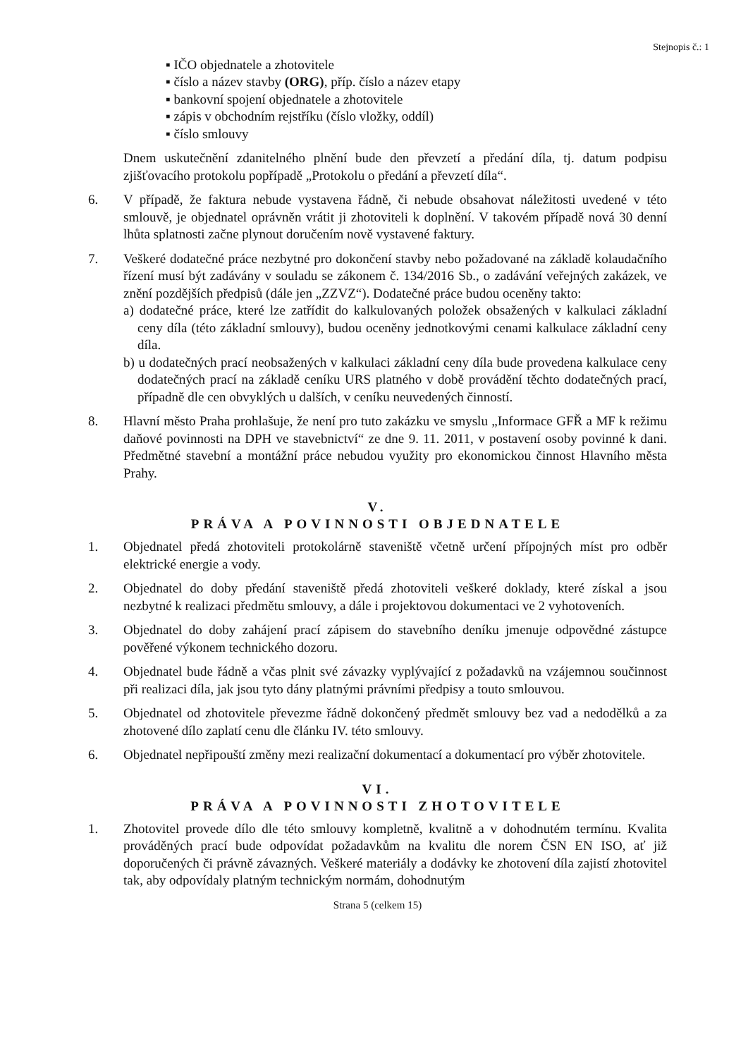Stejnopis č.: 1
▪ IČO objednatele a zhotovitele
▪ číslo a název stavby (ORG), příp. číslo a název etapy
▪ bankovní spojení objednatele a zhotovitele
▪ zápis v obchodním rejstříku (číslo vložky, oddíl)
▪ číslo smlouvy
Dnem uskutečnění zdanitelného plnění bude den převzetí a předání díla, tj. datum podpisu zjišťovacího protokolu popřípadě „Protokolu o předání a převzetí díla“.
6. V případě, že faktura nebude vystavena řádně, či nebude obsahovat náležitosti uvedené v této smlouvě, je objednatel oprávněn vrátit ji zhotoviteli k doplnění. V takovém případě nová 30 denní lhůta splatnosti začne plynout doručením nově vystavené faktury.
7. Veškeré dodatečné práce nezbytné pro dokončení stavby nebo požadované na základě kolaudačního řízení musí být zadávány v souladu se zákonem č. 134/2016 Sb., o zadávání veřejných zakázek, ve znění pozdějších předpisů (dále jen „ZZVZ“). Dodatečné práce budou oceněny takto:
a) dodatečné práce, které lze zatřídit do kalkulovaných položek obsažených v kalkulaci základní ceny díla (této základní smlouvy), budou oceněny jednotkovými cenami kalkulace základní ceny díla.
b) u dodatečných prací neobsažených v kalkulaci základní ceny díla bude provedena kalkulace ceny dodatečných prací na základě ceníku URS platného v době provádění těchto dodatečných prací, případně dle cen obvyklých u dalších, v ceníku neuvedených činností.
8. Hlavní město Praha prohlašuje, že není pro tuto zakázku ve smyslu „Informace GFŘ a MF k režimu daňové povinnosti na DPH ve stavebnictví“ ze dne 9. 11. 2011, v postavení osoby povinné k dani. Předmětné stavební a montážní práce nebudou využity pro ekonomickou činnost Hlavního města Prahy.
V.
PRÁVA A POVINNOSTI OBJEDNATELE
1. Objednatel předá zhotoviteli protokolárně staveniště včetně určení přípojných míst pro odběr elektrické energie a vody.
2. Objednatel do doby předání staveniště předá zhotoviteli veškeré doklady, které získal a jsou nezbytné k realizaci předmětu smlouvy, a dále i projektovou dokumentaci ve 2 vyhotoveních.
3. Objednatel do doby zahájení prací zápisem do stavebního deníku jmenuje odpovědné zástupce pověřené výkonem technického dozoru.
4. Objednatel bude řádně a včas plnit své závazky vyplývající z požadavků na vzájemnou součinnost při realizaci díla, jak jsou tyto dány platnými právními předpisy a touto smlouvou.
5. Objednatel od zhotovitele převezme řádně dokončený předmět smlouvy bez vad a nedodělků a za zhotovené dílo zaplatí cenu dle článku IV. této smlouvy.
6. Objednatel nepřipouští změny mezi realizační dokumentací a dokumentací pro výběr zhotovitele.
VI.
PRÁVA A POVINNOSTI ZHOTOVITELE
1. Zhotovitel provede dílo dle této smlouvy kompletně, kvalitně a v dohodnutém termínu. Kvalita prováděných prací bude odpovídat požadavkům na kvalitu dle norem ČSN EN ISO, ať již doporučených či právně závazných. Veškeré materiály a dodávky ke zhotovení díla zajistí zhotovitel tak, aby odpovídaly platným technickým normám, dohodnutým
Strana 5 (celkem 15)